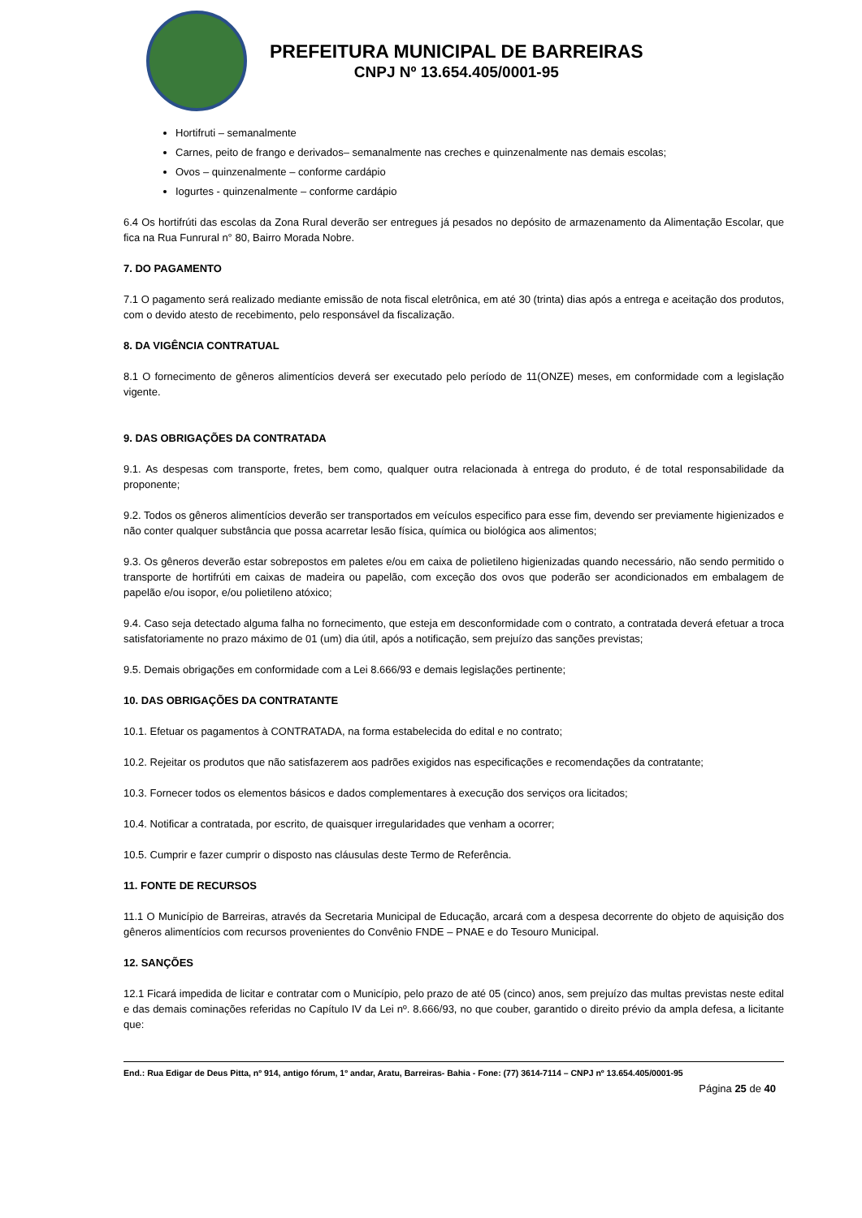PREFEITURA MUNICIPAL DE BARREIRAS
CNPJ Nº 13.654.405/0001-95
Hortifruti – semanalmente
Carnes, peito de frango e derivados– semanalmente nas creches e quinzenalmente nas demais escolas;
Ovos – quinzenalmente – conforme cardápio
Iogurtes - quinzenalmente – conforme cardápio
6.4 Os hortifrúti das escolas da Zona Rural deverão ser entregues já pesados no depósito de armazenamento da Alimentação Escolar, que fica na Rua Funrural n° 80, Bairro Morada Nobre.
7. DO PAGAMENTO
7.1 O pagamento será realizado mediante emissão de nota fiscal eletrônica, em até 30 (trinta) dias após a entrega e aceitação dos produtos, com o devido atesto de recebimento, pelo responsável da fiscalização.
8. DA VIGÊNCIA CONTRATUAL
8.1 O fornecimento de gêneros alimentícios deverá ser executado pelo período de 11(ONZE) meses, em conformidade com a legislação vigente.
9. DAS OBRIGAÇÕES DA CONTRATADA
9.1. As despesas com transporte, fretes, bem como, qualquer outra relacionada à entrega do produto, é de total responsabilidade da proponente;
9.2. Todos os gêneros alimentícios deverão ser transportados em veículos especifico para esse fim, devendo ser previamente higienizados e não conter qualquer substância que possa acarretar lesão física, química ou biológica aos alimentos;
9.3. Os gêneros deverão estar sobrepostos em paletes e/ou em caixa de polietileno higienizadas quando necessário, não sendo permitido o transporte de hortifrúti em caixas de madeira ou papelão, com exceção dos ovos que poderão ser acondicionados em embalagem de papelão e/ou isopor, e/ou polietileno atóxico;
9.4. Caso seja detectado alguma falha no fornecimento, que esteja em desconformidade com o contrato, a contratada deverá efetuar a troca satisfatoriamente no prazo máximo de 01 (um) dia útil, após a notificação, sem prejuízo das sanções previstas;
9.5. Demais obrigações em conformidade com a Lei 8.666/93 e demais legislações pertinente;
10. DAS OBRIGAÇÕES DA CONTRATANTE
10.1. Efetuar os pagamentos à CONTRATADA, na forma estabelecida do edital e no contrato;
10.2. Rejeitar os produtos que não satisfazerem aos padrões exigidos nas especificações e recomendações da contratante;
10.3. Fornecer todos os elementos básicos e dados complementares à execução dos serviços ora licitados;
10.4. Notificar a contratada, por escrito, de quaisquer irregularidades que venham a ocorrer;
10.5. Cumprir e fazer cumprir o disposto nas cláusulas deste Termo de Referência.
11. FONTE DE RECURSOS
11.1 O Município de Barreiras, através da Secretaria Municipal de Educação, arcará com a despesa decorrente do objeto de aquisição dos gêneros alimentícios com recursos provenientes do Convênio FNDE – PNAE e do Tesouro Municipal.
12. SANÇÕES
12.1 Ficará impedida de licitar e contratar com o Município, pelo prazo de até 05 (cinco) anos, sem prejuízo das multas previstas neste edital e das demais cominações referidas no Capítulo IV da Lei nº. 8.666/93, no que couber, garantido o direito prévio da ampla defesa, a licitante que:
End.: Rua Edigar de Deus Pitta, nº 914, antigo fórum, 1º andar, Aratu, Barreiras- Bahia - Fone: (77) 3614-7114 – CNPJ nº 13.654.405/0001-95
Página 25 de 40